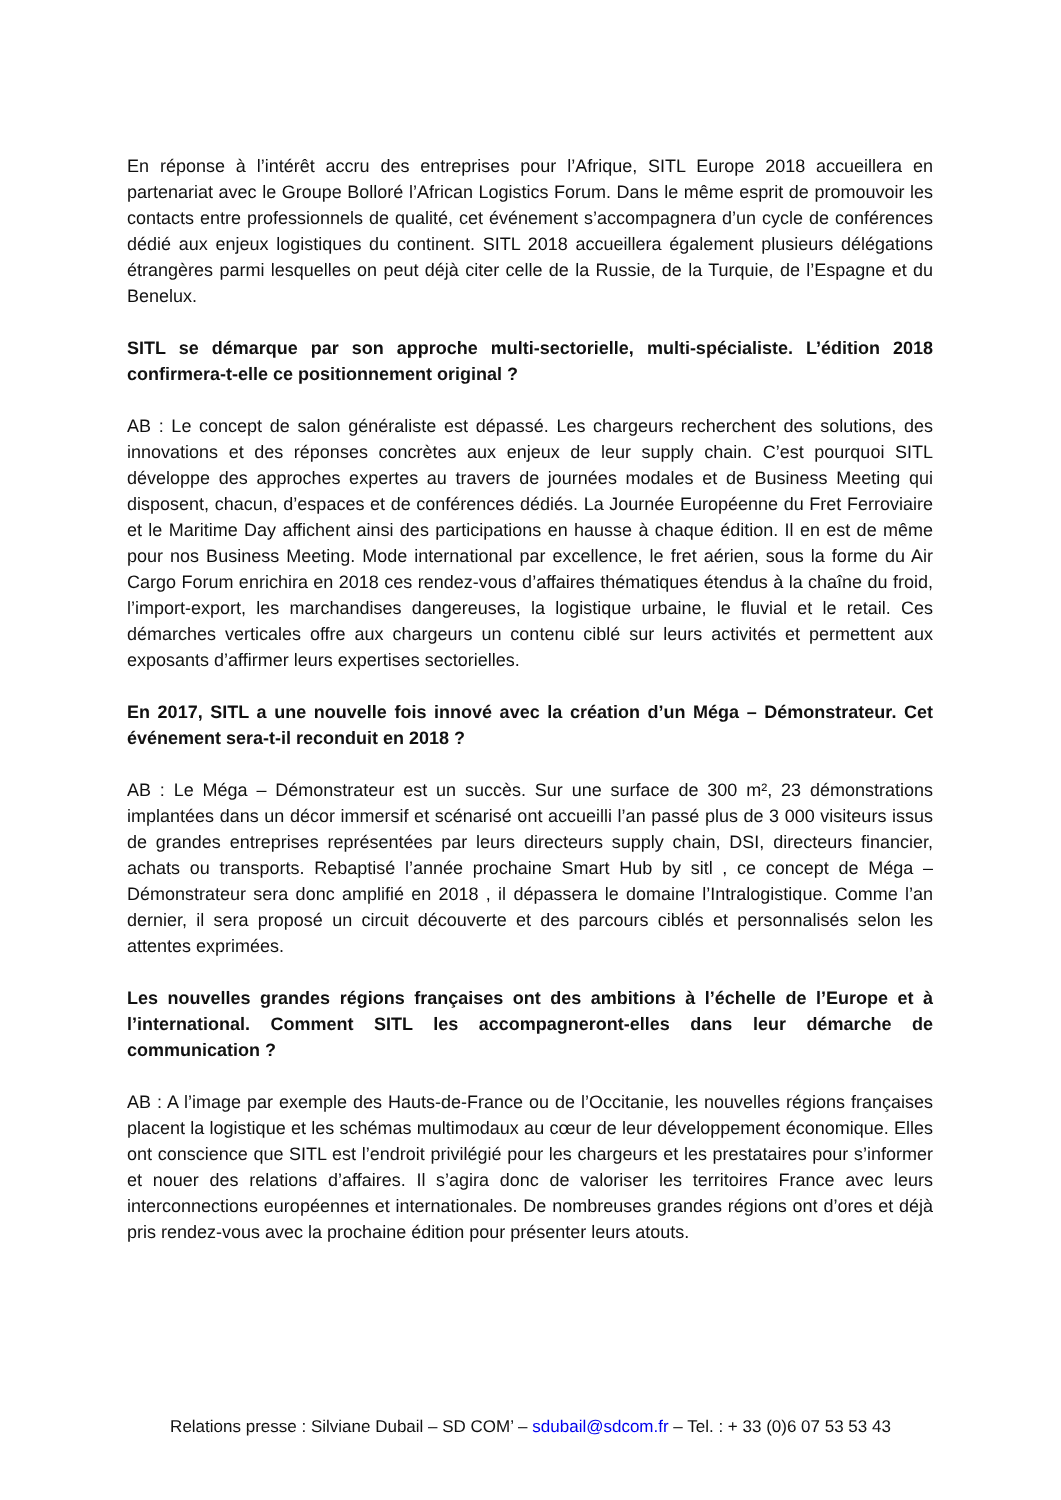En réponse à l’intérêt accru des entreprises pour l’Afrique, SITL Europe 2018 accueillera en partenariat avec le Groupe Bolloré l’African Logistics Forum. Dans le même esprit de promouvoir les contacts entre professionnels de qualité, cet événement s’accompagnera d’un cycle de conférences dédié aux enjeux logistiques du continent. SITL 2018 accueillera également plusieurs délégations étrangères parmi lesquelles on peut déjà citer celle de la Russie, de la Turquie, de l’Espagne et du Benelux.
SITL se démarque par son approche multi-sectorielle, multi-spécialiste. L’édition 2018 confirmera-t-elle ce positionnement original ?
AB : Le concept de salon généraliste est dépassé. Les chargeurs recherchent des solutions, des innovations et des réponses concrètes aux enjeux de leur supply chain. C’est pourquoi SITL développe des approches expertes au travers de journées modales et de Business Meeting qui disposent, chacun, d’espaces et de conférences dédiés. La Journée Européenne du Fret Ferroviaire et le Maritime Day affichent ainsi des participations en hausse à chaque édition. Il en est de même pour nos Business Meeting. Mode international par excellence, le fret aérien, sous la forme du Air Cargo Forum enrichira en 2018 ces rendez-vous d’affaires thématiques étendus à la chaîne du froid, l’import-export, les marchandises dangereuses, la logistique urbaine, le fluvial et le retail. Ces démarches verticales offre aux chargeurs un contenu ciblé sur leurs activités et permettent aux exposants d’affirmer leurs expertises sectorielles.
En 2017, SITL a une nouvelle fois innové avec la création d’un Méga – Démonstrateur. Cet événement sera-t-il reconduit en 2018 ?
AB : Le Méga – Démonstrateur est un succès. Sur une surface de 300 m², 23 démonstrations implantées dans un décor immersif et scénarisé ont accueilli l’an passé plus de 3 000 visiteurs issus de grandes entreprises représentées par leurs directeurs supply chain, DSI, directeurs financier, achats ou transports. Rebaptisé l’année prochaine Smart Hub by sitl , ce concept de Méga – Démonstrateur sera donc amplifié en 2018 , il dépassera le domaine l’Intralogistique. Comme l’an dernier, il sera proposé un circuit découverte et des parcours ciblés et personnalisés selon les attentes exprimées.
Les nouvelles grandes régions françaises ont des ambitions à l’échelle de l’Europe et à l’international. Comment SITL les accompagneront-elles dans leur démarche de communication ?
AB : A l’image par exemple des Hauts-de-France ou de l’Occitanie, les nouvelles régions françaises placent la logistique et les schémas multimodaux au cœur de leur développement économique. Elles ont conscience que SITL est l’endroit privilégié pour les chargeurs et les prestataires pour s’informer et nouer des relations d’affaires. Il s’agira donc de valoriser les territoires France avec leurs interconnections européennes et internationales. De nombreuses grandes régions ont d’ores et déjà pris rendez-vous avec la prochaine édition pour présenter leurs atouts.
Relations presse : Silviane Dubail – SD COM’ – sdubail@sdcom.fr – Tel. : + 33 (0)6 07 53 53 43